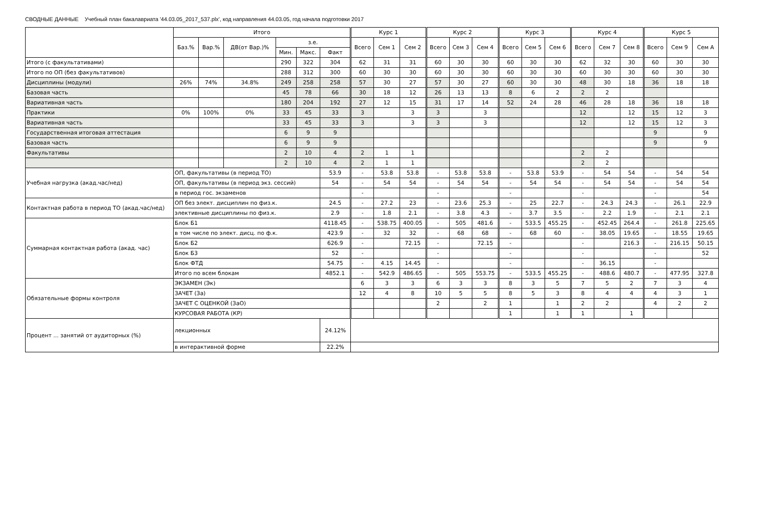СВОДНЫЕ ДАННЫЕ Учебный план бакалавриата '44.03.05_2017_537.plx', код направления 44.03.05, год начала подготовки 2017
| | Итого | | | | | | Курс 1 | | | Курс 2 | | | Курс 3 | | | Курс 4 | | | Курс 5 | | |
| --- | --- | --- | --- | --- | --- | --- | --- | --- | --- | --- | --- | --- | --- | --- | --- | --- | --- | --- | --- | --- | --- |
| | Баз.% | Вар.% | ДВ(от Вар.)% | з.е. | | | Всего | Сем 1 | Сем 2 | Всего | Сем 3 | Сем 4 | Всего | Сем 5 | Сем 6 | Всего | Сем 7 | Сем 8 | Всего | Сем 9 | Сем А |
| | | | | Мин. | Макс. | Факт | | | | | | | | | | | | | | | |
| Итого (с факультативами) | | | | 290 | 322 | 304 | 62 | 31 | 31 | 60 | 30 | 30 | 60 | 30 | 30 | 62 | 32 | 30 | 60 | 30 | 30 |
| Итого по ОП (без факультативов) | | | | 288 | 312 | 300 | 60 | 30 | 30 | 60 | 30 | 30 | 60 | 30 | 30 | 60 | 30 | 30 | 60 | 30 | 30 |
| Дисциплины (модули) | 26% | 74% | 34.8% | 249 | 258 | 258 | 57 | 30 | 27 | 57 | 30 | 27 | 60 | 30 | 30 | 48 | 30 | 18 | 36 | 18 | 18 |
| Базовая часть | | | | 45 | 78 | 66 | 30 | 18 | 12 | 26 | 13 | 13 | 8 | 6 | 2 | 2 | 2 | | | | |
| Вариативная часть | | | | 180 | 204 | 192 | 27 | 12 | 15 | 31 | 17 | 14 | 52 | 24 | 28 | 46 | 28 | 18 | 36 | 18 | 18 |
| Практики | 0% | 100% | 0% | 33 | 45 | 33 | 3 | | 3 | 3 | | 3 | | | | 12 | | 12 | 15 | 12 | 3 |
| Вариативная часть | | | | 33 | 45 | 33 | 3 | | 3 | 3 | | 3 | | | | 12 | | 12 | 15 | 12 | 3 |
| Государственная итоговая аттестация | | | | 6 | 9 | 9 | | | | | | | | | | | | | 9 | | 9 |
| Базовая часть | | | | 6 | 9 | 9 | | | | | | | | | | | | | 9 | | 9 |
| Факультативы | | | | 2 | 10 | 4 | 2 | 1 | 1 | | | | | | | 2 | 2 | | | | |
| | | | | 2 | 10 | 4 | 2 | 1 | 1 | | | | | | | 2 | 2 | | | | |
| Учебная нагрузка (акад.час/нед) | ОП, факультативы (в период ТО) | | | | | 53.9 | - | 53.8 | 53.8 | - | 53.8 | 53.8 | - | 53.8 | 53.9 | - | 54 | 54 | - | 54 | 54 |
| | ОП, факультативы (в период экз. сессий) | | | | | 54 | - | 54 | 54 | - | 54 | 54 | - | 54 | 54 | - | 54 | 54 | - | 54 | 54 |
| | в период гос. экзаменов | | | | | | - | | | - | | | - | | | - | | | - | | 54 |
| Контактная работа в период ТО (акад.час/нед) | ОП без элект. дисциплин по физ.к. | | | | | 24.5 | - | 27.2 | 23 | - | 23.6 | 25.3 | - | 25 | 22.7 | - | 24.3 | 24.3 | - | 26.1 | 22.9 |
| | элективные дисциплины по физ.к. | | | | | 2.9 | - | 1.8 | 2.1 | - | 3.8 | 4.3 | - | 3.7 | 3.5 | - | 2.2 | 1.9 | - | 2.1 | 2.1 |
| Суммарная контактная работа (акад. час) | Блок Б1 | | | | | 4118.45 | - | 538.75 | 400.05 | - | 505 | 481.6 | - | 533.5 | 455.25 | - | 452.45 | 264.4 | - | 261.8 | 225.65 |
| | в том числе по элект. дисц. по ф.к. | | | | | 423.9 | - | 32 | 32 | - | 68 | 68 | - | 68 | 60 | - | 38.05 | 19.65 | - | 18.55 | 19.65 |
| | Блок Б2 | | | | | 626.9 | - | | 72.15 | - | | 72.15 | - | | | - | | 216.3 | - | 216.15 | 50.15 |
| | Блок Б3 | | | | | 52 | - | | | - | | | - | | | - | | | - | | 52 |
| | Блок ФТД | | | | | 54.75 | - | 4.15 | 14.45 | - | | | - | | | - | 36.15 | | - | | |
| | Итого по всем блокам | | | | | 4852.1 | - | 542.9 | 486.65 | - | 505 | 553.75 | - | 533.5 | 455.25 | - | 488.6 | 480.7 | - | 477.95 | 327.8 |
| Обязательные формы контроля | ЭКЗАМЕН (Эк) | | | | | | 6 | 3 | 3 | 6 | 3 | 3 | 8 | 3 | 5 | 7 | 5 | 2 | 7 | 3 | 4 |
| | ЗАЧЕТ (За) | | | | | | 12 | 4 | 8 | 10 | 5 | 5 | 8 | 5 | 3 | 8 | 4 | 4 | 4 | 3 | 1 |
| | ЗАЧЕТ С ОЦЕНКОЙ (ЗаО) | | | | | | | | | 2 | | 2 | 1 | | 1 | 2 | 2 | | 4 | 2 | 2 |
| | КУРСОВАЯ РАБОТА (КР) | | | | | | | | | | | | 1 | | 1 | 1 | | 1 | | | |
| Процент ... занятий от аудиторных (%) | лекционных | | | | | 24.12% | | | | | | | | | | | | | | | |
| | в интерактивной форме | | | | | 22.2% | | | | | | | | | | | | | | | |